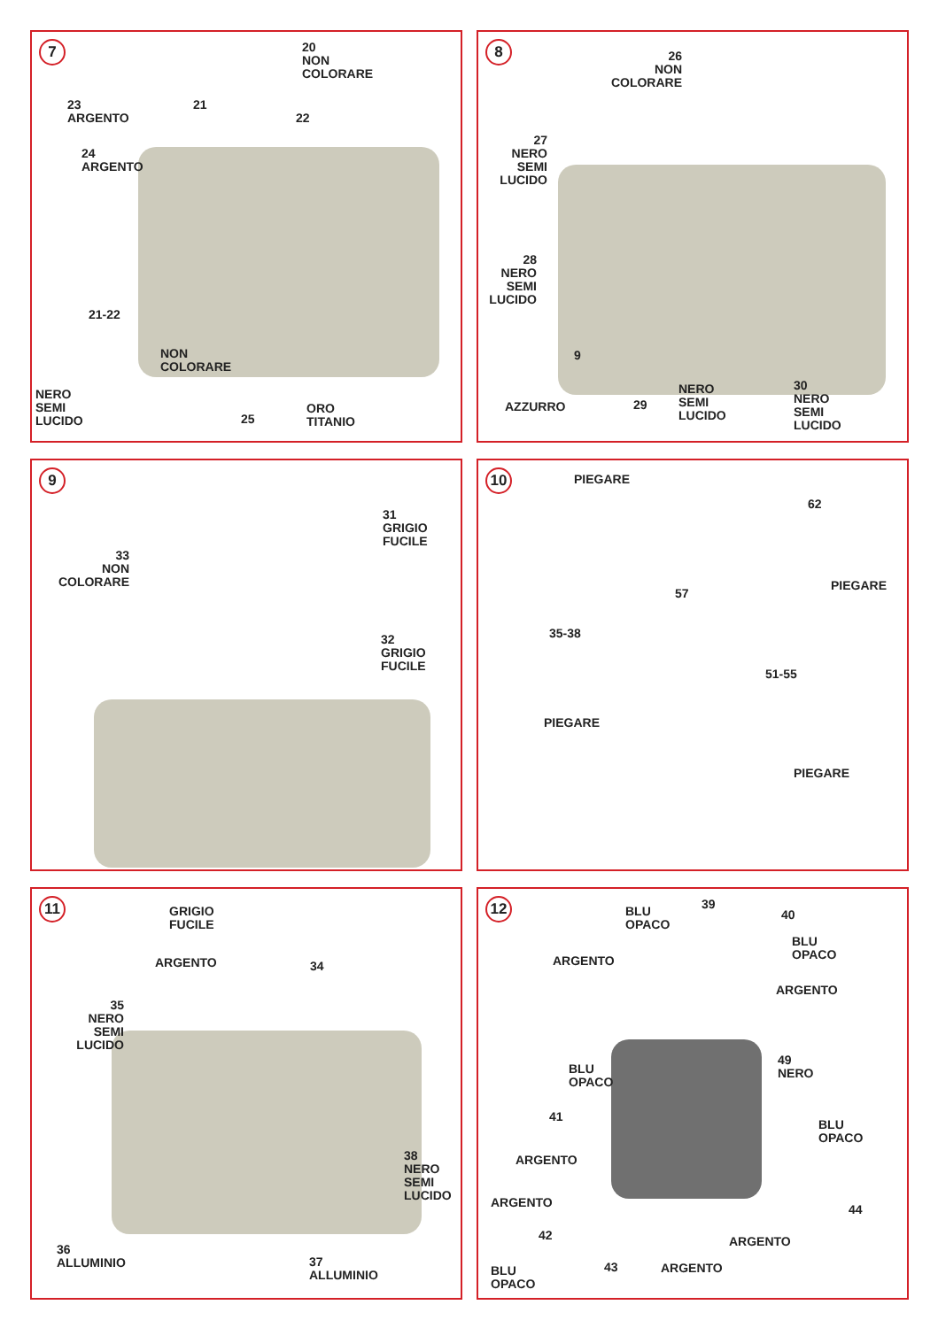7
20
NON
COLORARE
23
ARGENTO
21
22
24
ARGENTO
21-22
NON
COLORARE
NERO
SEMI
LUCIDO
25
ORO
TITANIO
8
26
NON
COLORARE
27
NERO
SEMI
LUCIDO
28
NERO
SEMI
LUCIDO
9
AZZURRO 29
NERO
SEMI
LUCIDO
30
NERO
SEMI
LUCIDO
9
31
GRIGIO
FUCILE
33
NON
COLORARE
32
GRIGIO
FUCILE
10
PIEGARE
62
PIEGARE
57
35-38
51-55
PIEGARE
PIEGARE
11
GRIGIO
FUCILE
ARGENTO 34
35
NERO
SEMI
LUCIDO
38
NERO
SEMI
LUCIDO
36
ALLUMINIO
37
ALLUMINIO
12
BLU
OPACO
39
40
BLU
OPACO
ARGENTO
ARGENTO
BLU
OPACO
49
NERO
41
BLU
OPACO
ARGENTO
ARGENTO 44
42 ARGENTO
43 ARGENTO
BLU
OPACO